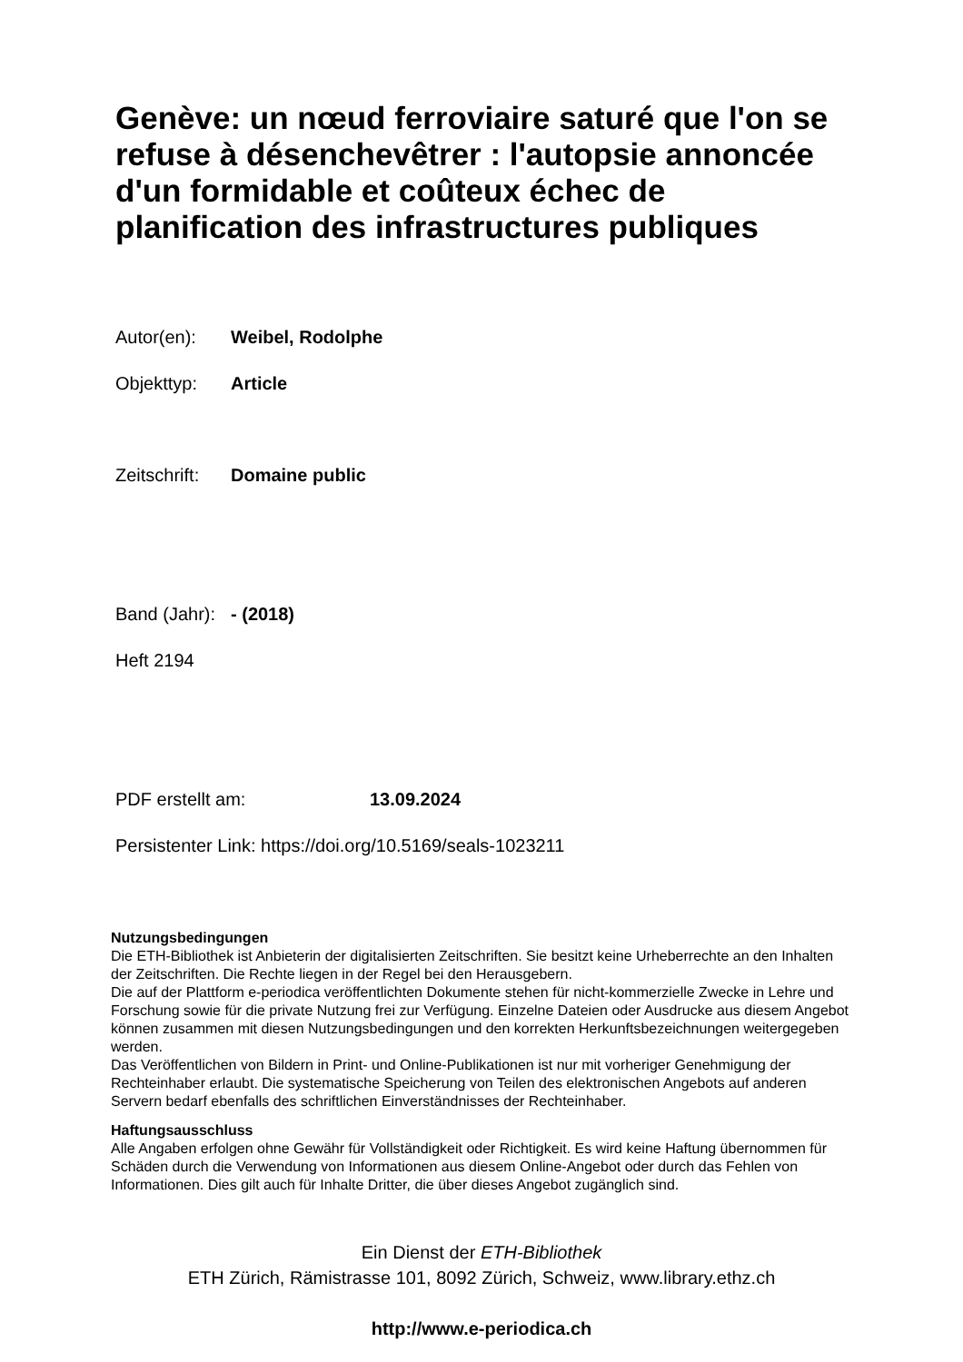Genève: un nœud ferroviaire saturé que l'on se refuse à désenchevêtrer : l'autopsie annoncée d'un formidable et coûteux échec de planification des infrastructures publiques
Autor(en): Weibel, Rodolphe
Objekttyp: Article
Zeitschrift: Domaine public
Band (Jahr): - (2018)
Heft 2194
PDF erstellt am: 13.09.2024
Persistenter Link: https://doi.org/10.5169/seals-1023211
Nutzungsbedingungen
Die ETH-Bibliothek ist Anbieterin der digitalisierten Zeitschriften. Sie besitzt keine Urheberrechte an den Inhalten der Zeitschriften. Die Rechte liegen in der Regel bei den Herausgebern.
Die auf der Plattform e-periodica veröffentlichten Dokumente stehen für nicht-kommerzielle Zwecke in Lehre und Forschung sowie für die private Nutzung frei zur Verfügung. Einzelne Dateien oder Ausdrucke aus diesem Angebot können zusammen mit diesen Nutzungsbedingungen und den korrekten Herkunftsbezeichnungen weitergegeben werden.
Das Veröffentlichen von Bildern in Print- und Online-Publikationen ist nur mit vorheriger Genehmigung der Rechteinhaber erlaubt. Die systematische Speicherung von Teilen des elektronischen Angebots auf anderen Servern bedarf ebenfalls des schriftlichen Einverständnisses der Rechteinhaber.
Haftungsausschluss
Alle Angaben erfolgen ohne Gewähr für Vollständigkeit oder Richtigkeit. Es wird keine Haftung übernommen für Schäden durch die Verwendung von Informationen aus diesem Online-Angebot oder durch das Fehlen von Informationen. Dies gilt auch für Inhalte Dritter, die über dieses Angebot zugänglich sind.
Ein Dienst der ETH-Bibliothek
ETH Zürich, Rämistrasse 101, 8092 Zürich, Schweiz, www.library.ethz.ch
http://www.e-periodica.ch